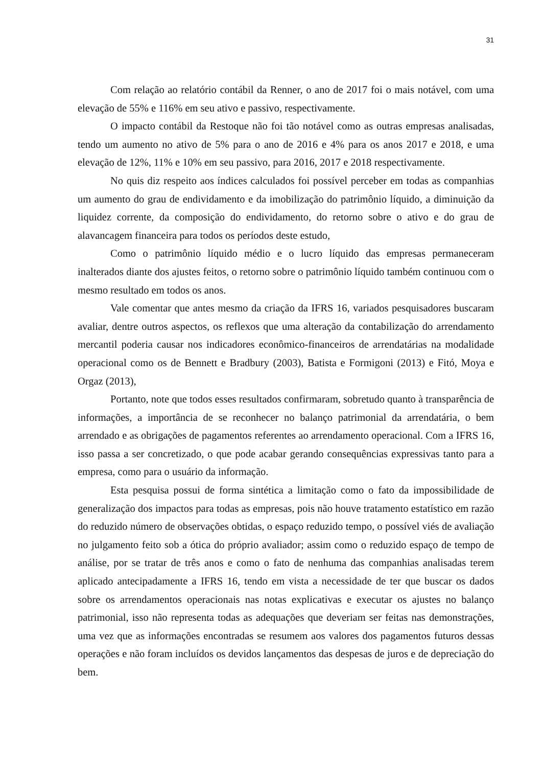31
Com relação ao relatório contábil da Renner, o ano de 2017 foi o mais notável, com uma elevação de 55% e 116% em seu ativo e passivo, respectivamente.
O impacto contábil da Restoque não foi tão notável como as outras empresas analisadas, tendo um aumento no ativo de 5% para o ano de 2016 e 4% para os anos 2017 e 2018, e uma elevação de 12%, 11% e 10% em seu passivo, para 2016, 2017 e 2018 respectivamente.
No quis diz respeito aos índices calculados foi possível perceber em todas as companhias um aumento do grau de endividamento e da imobilização do patrimônio líquido, a diminuição da liquidez corrente, da composição do endividamento, do retorno sobre o ativo e do grau de alavancagem financeira para todos os períodos deste estudo,
Como o patrimônio líquido médio e o lucro líquido das empresas permaneceram inalterados diante dos ajustes feitos, o retorno sobre o patrimônio líquido também continuou com o mesmo resultado em todos os anos.
Vale comentar que antes mesmo da criação da IFRS 16, variados pesquisadores buscaram avaliar, dentre outros aspectos, os reflexos que uma alteração da contabilização do arrendamento mercantil poderia causar nos indicadores econômico-financeiros de arrendatárias na modalidade operacional como os de Bennett e Bradbury (2003), Batista e Formigoni (2013) e Fitó, Moya e Orgaz (2013),
Portanto, note que todos esses resultados confirmaram, sobretudo quanto à transparência de informações, a importância de se reconhecer no balanço patrimonial da arrendatária, o bem arrendado e as obrigações de pagamentos referentes ao arrendamento operacional. Com a IFRS 16, isso passa a ser concretizado, o que pode acabar gerando consequências expressivas tanto para a empresa, como para o usuário da informação.
Esta pesquisa possui de forma sintética a limitação como o fato da impossibilidade de generalização dos impactos para todas as empresas, pois não houve tratamento estatístico em razão do reduzido número de observações obtidas, o espaço reduzido tempo, o possível viés de avaliação no julgamento feito sob a ótica do próprio avaliador; assim como o reduzido espaço de tempo de análise, por se tratar de três anos e como o fato de nenhuma das companhias analisadas terem aplicado antecipadamente a IFRS 16, tendo em vista a necessidade de ter que buscar os dados sobre os arrendamentos operacionais nas notas explicativas e executar os ajustes no balanço patrimonial, isso não representa todas as adequações que deveriam ser feitas nas demonstrações, uma vez que as informações encontradas se resumem aos valores dos pagamentos futuros dessas operações e não foram incluídos os devidos lançamentos das despesas de juros e de depreciação do bem.